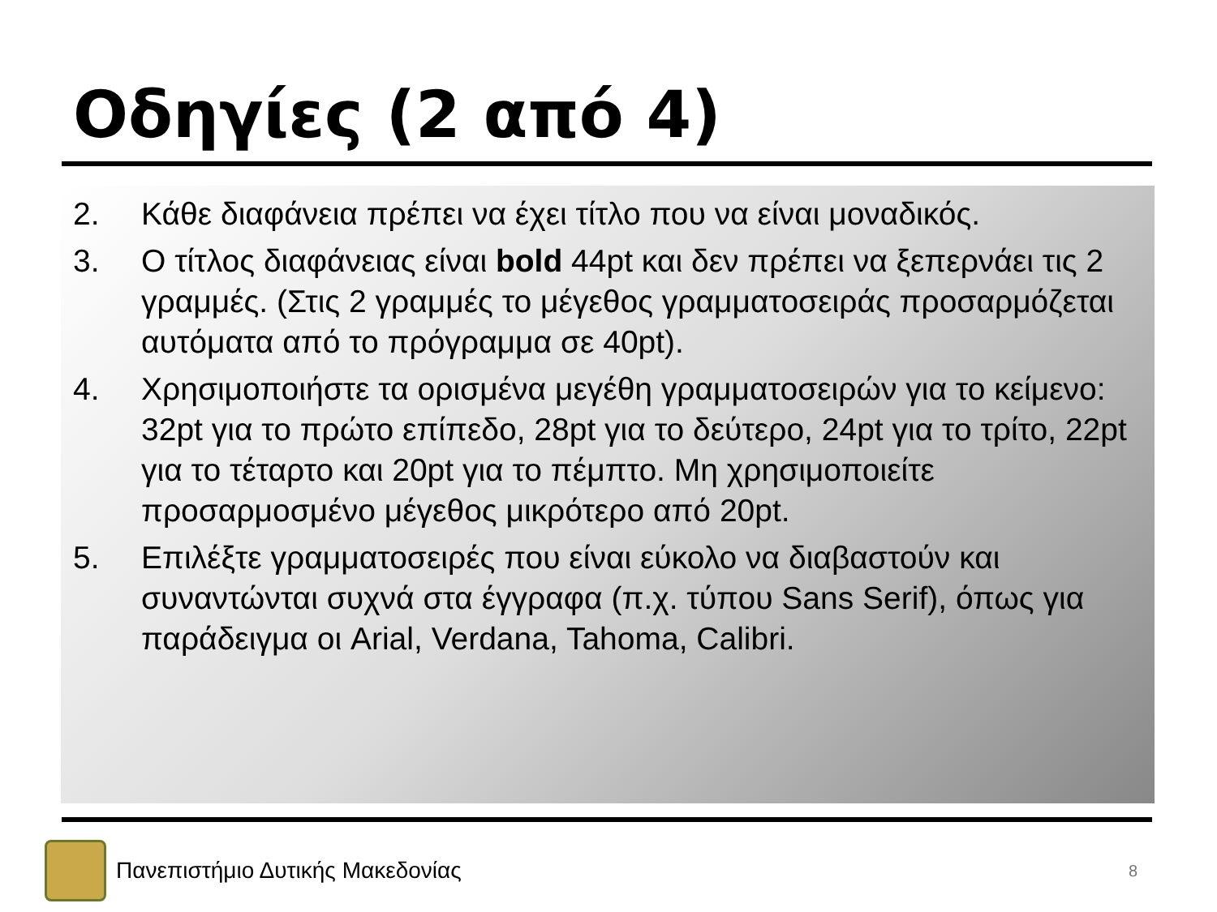Οδηγίες (2 από 4)
2. Κάθε διαφάνεια πρέπει να έχει τίτλο που να είναι μοναδικός.
3. Ο τίτλος διαφάνειας είναι bold 44pt και δεν πρέπει να ξεπερνάει τις 2 γραμμές. (Στις 2 γραμμές το μέγεθος γραμματοσειράς προσαρμόζεται αυτόματα από το πρόγραμμα σε 40pt).
4. Χρησιμοποιήστε τα ορισμένα μεγέθη γραμματοσειρών για το κείμενο: 32pt για το πρώτο επίπεδο, 28pt για το δεύτερο, 24pt για το τρίτο, 22pt για το τέταρτο και 20pt για το πέμπτο. Μη χρησιμοποιείτε προσαρμοσμένο μέγεθος μικρότερο από 20pt.
5. Επιλέξτε γραμματοσειρές που είναι εύκολο να διαβαστούν και συναντώνται συχνά στα έγγραφα (π.χ. τύπου Sans Serif), όπως για παράδειγμα οι Arial, Verdana, Tahoma, Calibri.
Πανεπιστήμιο Δυτικής Μακεδονίας
8